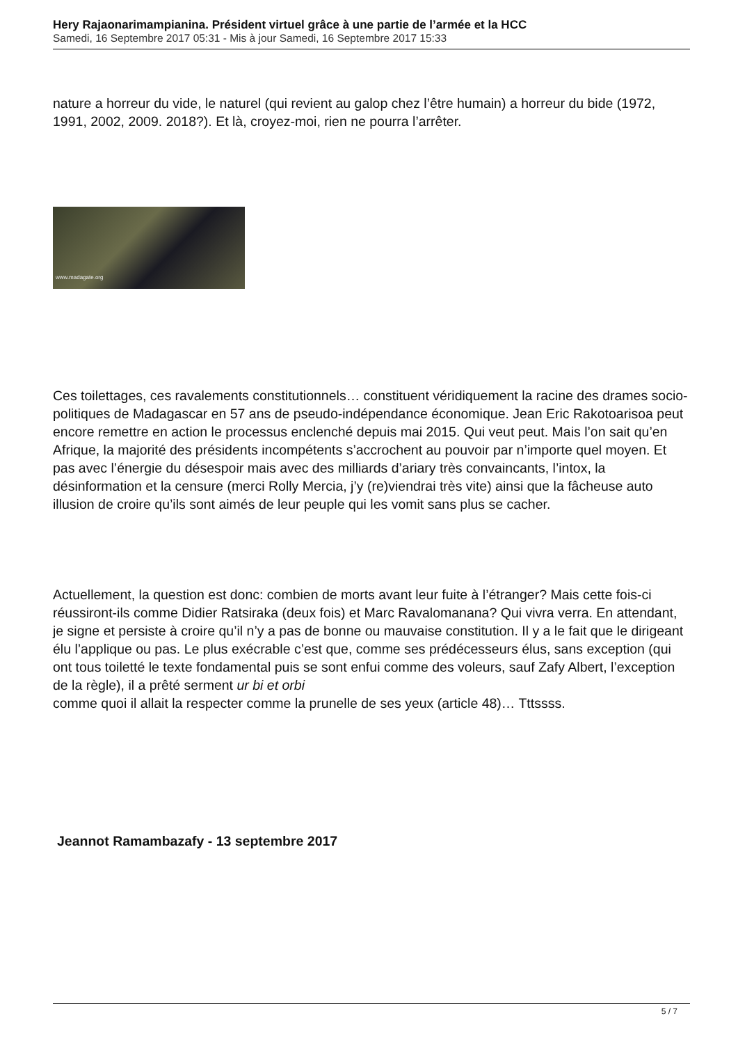Hery Rajaonarimampianina. Président virtuel grâce à une partie de l’armée et la HCC
Samedi, 16 Septembre 2017 05:31 - Mis à jour Samedi, 16 Septembre 2017 15:33
nature a horreur du vide, le naturel (qui revient au galop chez l’être humain) a horreur du bide (1972, 1991, 2002, 2009. 2018?). Et là, croyez-moi, rien ne pourra l’arrêter.
www.madagate.org
Ces toilettages, ces ravalements constitutionnels… constituent véridiquement la racine des drames socio-politiques de Madagascar en 57 ans de pseudo-indépendance économique. Jean Eric Rakotoarisoa peut encore remettre en action le processus enclenché depuis mai 2015. Qui veut peut. Mais l’on sait qu’en Afrique, la majorité des présidents incompétents s’accrochent au pouvoir par n’importe quel moyen. Et pas avec l’énergie du désespoir mais avec des milliards d’ariary très convaincants, l’intox, la désinformation et la censure (merci Rolly Mercia, j’y (re)viendrai très vite) ainsi que la fâcheuse auto illusion de croire qu’ils sont aimés de leur peuple qui les vomit sans plus se cacher.
Actuellement, la question est donc: combien de morts avant leur fuite à l’étranger? Mais cette fois-ci réussiront-ils comme Didier Ratsiraka (deux fois) et Marc Ravalomanana? Qui vivra verra. En attendant, je signe et persiste à croire qu’il n’y a pas de bonne ou mauvaise constitution. Il y a le fait que le dirigeant élu l’applique ou pas. Le plus exécrable c’est que, comme ses prédécesseurs élus, sans exception (qui ont tous toiletté le texte fondamental puis se sont enfui comme des voleurs, sauf Zafy Albert, l’exception de la règle), il a prêté serment ur bi et orbi
comme quoi il allait la respecter comme la prunelle de ses yeux (article 48)… Tttssss.
Jeannot Ramambazafy - 13 septembre 2017
5 / 7